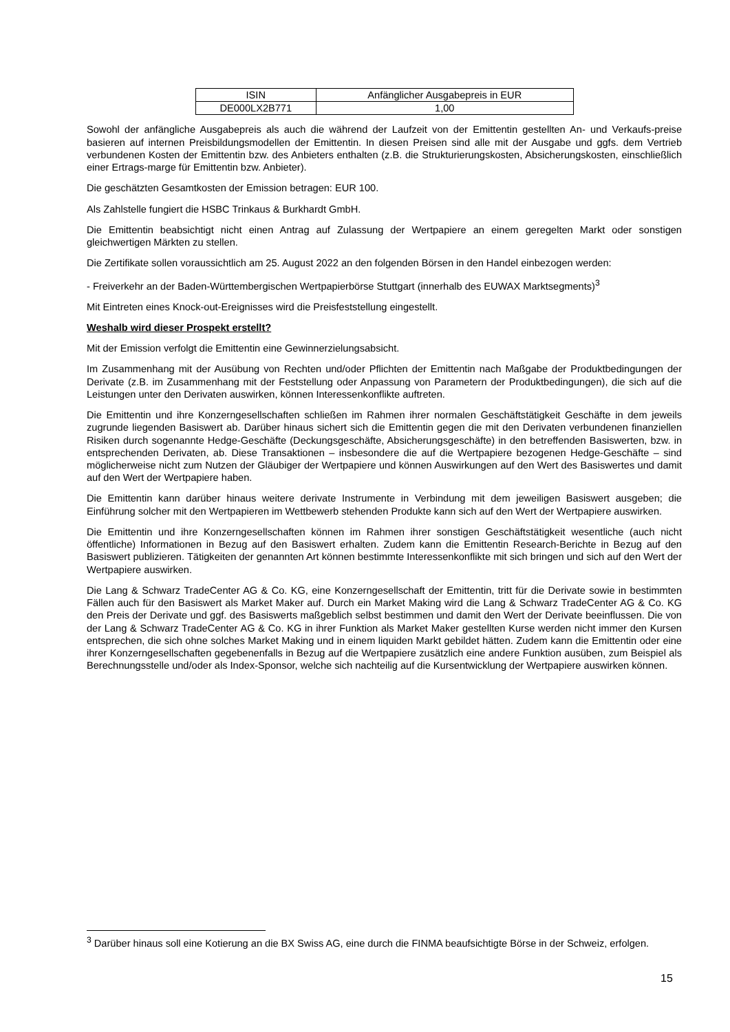| ISIN | Anfänglicher Ausgabepreis in EUR |
| --- | --- |
| DE000LX2B771 | 1,00 |
Sowohl der anfängliche Ausgabepreis als auch die während der Laufzeit von der Emittentin gestellten An- und Verkaufs-preise basieren auf internen Preisbildungsmodellen der Emittentin. In diesen Preisen sind alle mit der Ausgabe und ggfs. dem Vertrieb verbundenen Kosten der Emittentin bzw. des Anbieters enthalten (z.B. die Strukturierungskosten, Absicherungskosten, einschließlich einer Ertrags-marge für Emittentin bzw. Anbieter).
Die geschätzten Gesamtkosten der Emission betragen: EUR 100.
Als Zahlstelle fungiert die HSBC Trinkaus & Burkhardt GmbH.
Die Emittentin beabsichtigt nicht einen Antrag auf Zulassung der Wertpapiere an einem geregelten Markt oder sonstigen gleichwertigen Märkten zu stellen.
Die Zertifikate sollen voraussichtlich am 25. August 2022 an den folgenden Börsen in den Handel einbezogen werden:
- Freiverkehr an der Baden-Württembergischen Wertpapierbörse Stuttgart (innerhalb des EUWAX Marktsegments)<sup>3</sup>
Mit Eintreten eines Knock-out-Ereignisses wird die Preisfeststellung eingestellt.
Weshalb wird dieser Prospekt erstellt?
Mit der Emission verfolgt die Emittentin eine Gewinnerzielungsabsicht.
Im Zusammenhang mit der Ausübung von Rechten und/oder Pflichten der Emittentin nach Maßgabe der Produktbedingungen der Derivate (z.B. im Zusammenhang mit der Feststellung oder Anpassung von Parametern der Produktbedingungen), die sich auf die Leistungen unter den Derivaten auswirken, können Interessenkonflikte auftreten.
Die Emittentin und ihre Konzerngesellschaften schließen im Rahmen ihrer normalen Geschäftstätigkeit Geschäfte in dem jeweils zugrunde liegenden Basiswert ab. Darüber hinaus sichert sich die Emittentin gegen die mit den Derivaten verbundenen finanziellen Risiken durch sogenannte Hedge-Geschäfte (Deckungsgeschäfte, Absicherungsgeschäfte) in den betreffenden Basiswerten, bzw. in entsprechenden Derivaten, ab. Diese Transaktionen – insbesondere die auf die Wertpapiere bezogenen Hedge-Geschäfte – sind möglicherweise nicht zum Nutzen der Gläubiger der Wertpapiere und können Auswirkungen auf den Wert des Basiswertes und damit auf den Wert der Wertpapiere haben.
Die Emittentin kann darüber hinaus weitere derivate Instrumente in Verbindung mit dem jeweiligen Basiswert ausgeben; die Einführung solcher mit den Wertpapieren im Wettbewerb stehenden Produkte kann sich auf den Wert der Wertpapiere auswirken.
Die Emittentin und ihre Konzerngesellschaften können im Rahmen ihrer sonstigen Geschäftstätigkeit wesentliche (auch nicht öffentliche) Informationen in Bezug auf den Basiswert erhalten. Zudem kann die Emittentin Research-Berichte in Bezug auf den Basiswert publizieren. Tätigkeiten der genannten Art können bestimmte Interessenkonflikte mit sich bringen und sich auf den Wert der Wertpapiere auswirken.
Die Lang & Schwarz TradeCenter AG & Co. KG, eine Konzerngesellschaft der Emittentin, tritt für die Derivate sowie in bestimmten Fällen auch für den Basiswert als Market Maker auf. Durch ein Market Making wird die Lang & Schwarz TradeCenter AG & Co. KG den Preis der Derivate und ggf. des Basiswerts maßgeblich selbst bestimmen und damit den Wert der Derivate beeinflussen. Die von der Lang & Schwarz TradeCenter AG & Co. KG in ihrer Funktion als Market Maker gestellten Kurse werden nicht immer den Kursen entsprechen, die sich ohne solches Market Making und in einem liquiden Markt gebildet hätten. Zudem kann die Emittentin oder eine ihrer Konzerngesellschaften gegebenenfalls in Bezug auf die Wertpapiere zusätzlich eine andere Funktion ausüben, zum Beispiel als Berechnungsstelle und/oder als Index-Sponsor, welche sich nachteilig auf die Kursentwicklung der Wertpapiere auswirken können.
<sup>3</sup> Darüber hinaus soll eine Kotierung an die BX Swiss AG, eine durch die FINMA beaufsichtigte Börse in der Schweiz, erfolgen.
15